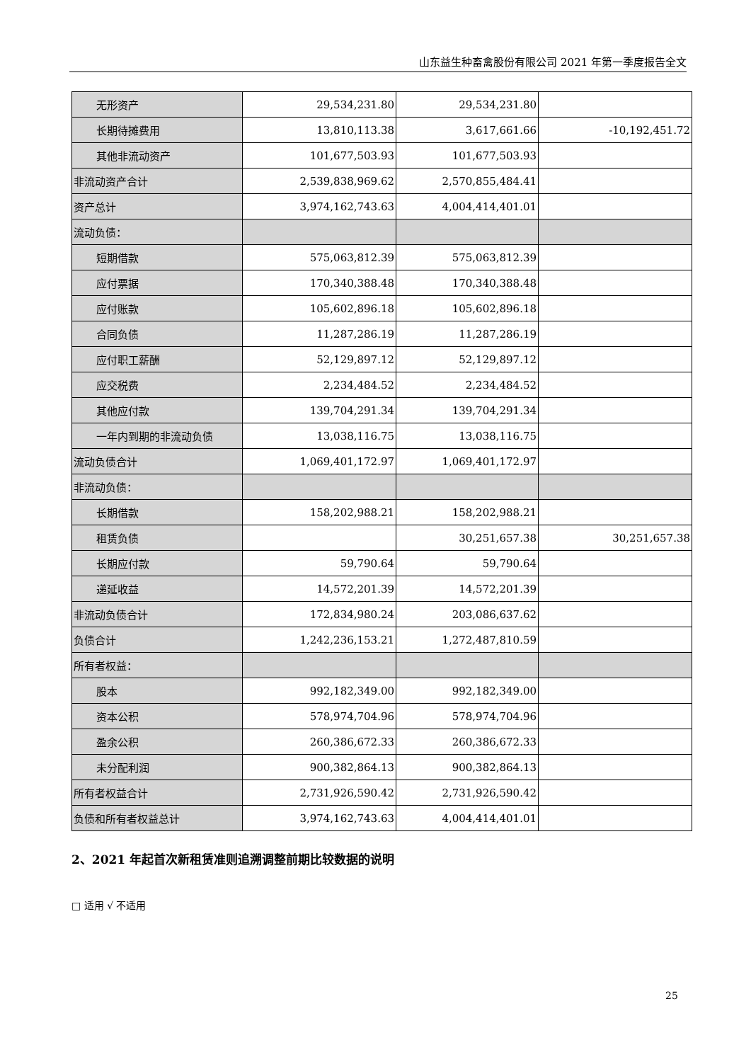山东益生种畜禽股份有限公司 2021 年第一季度报告全文
| 无形资产 | 29,534,231.80 | 29,534,231.80 | |
| 长期待摊费用 | 13,810,113.38 | 3,617,661.66 | -10,192,451.72 |
| 其他非流动资产 | 101,677,503.93 | 101,677,503.93 | |
| 非流动资产合计 | 2,539,838,969.62 | 2,570,855,484.41 | |
| 资产总计 | 3,974,162,743.63 | 4,004,414,401.01 | |
| 流动负债： | | | |
| 短期借款 | 575,063,812.39 | 575,063,812.39 | |
| 应付票据 | 170,340,388.48 | 170,340,388.48 | |
| 应付账款 | 105,602,896.18 | 105,602,896.18 | |
| 合同负债 | 11,287,286.19 | 11,287,286.19 | |
| 应付职工薪酬 | 52,129,897.12 | 52,129,897.12 | |
| 应交税费 | 2,234,484.52 | 2,234,484.52 | |
| 其他应付款 | 139,704,291.34 | 139,704,291.34 | |
| 一年内到期的非流动负债 | 13,038,116.75 | 13,038,116.75 | |
| 流动负债合计 | 1,069,401,172.97 | 1,069,401,172.97 | |
| 非流动负债： | | | |
| 长期借款 | 158,202,988.21 | 158,202,988.21 | |
| 租赁负债 | | 30,251,657.38 | 30,251,657.38 |
| 长期应付款 | 59,790.64 | 59,790.64 | |
| 递延收益 | 14,572,201.39 | 14,572,201.39 | |
| 非流动负债合计 | 172,834,980.24 | 203,086,637.62 | |
| 负债合计 | 1,242,236,153.21 | 1,272,487,810.59 | |
| 所有者权益： | | | |
| 股本 | 992,182,349.00 | 992,182,349.00 | |
| 资本公积 | 578,974,704.96 | 578,974,704.96 | |
| 盈余公积 | 260,386,672.33 | 260,386,672.33 | |
| 未分配利润 | 900,382,864.13 | 900,382,864.13 | |
| 所有者权益合计 | 2,731,926,590.42 | 2,731,926,590.42 | |
| 负债和所有者权益总计 | 3,974,162,743.63 | 4,004,414,401.01 | |
2、2021 年起首次新租赁准则追溯调整前期比较数据的说明
□ 适用 √ 不适用
25